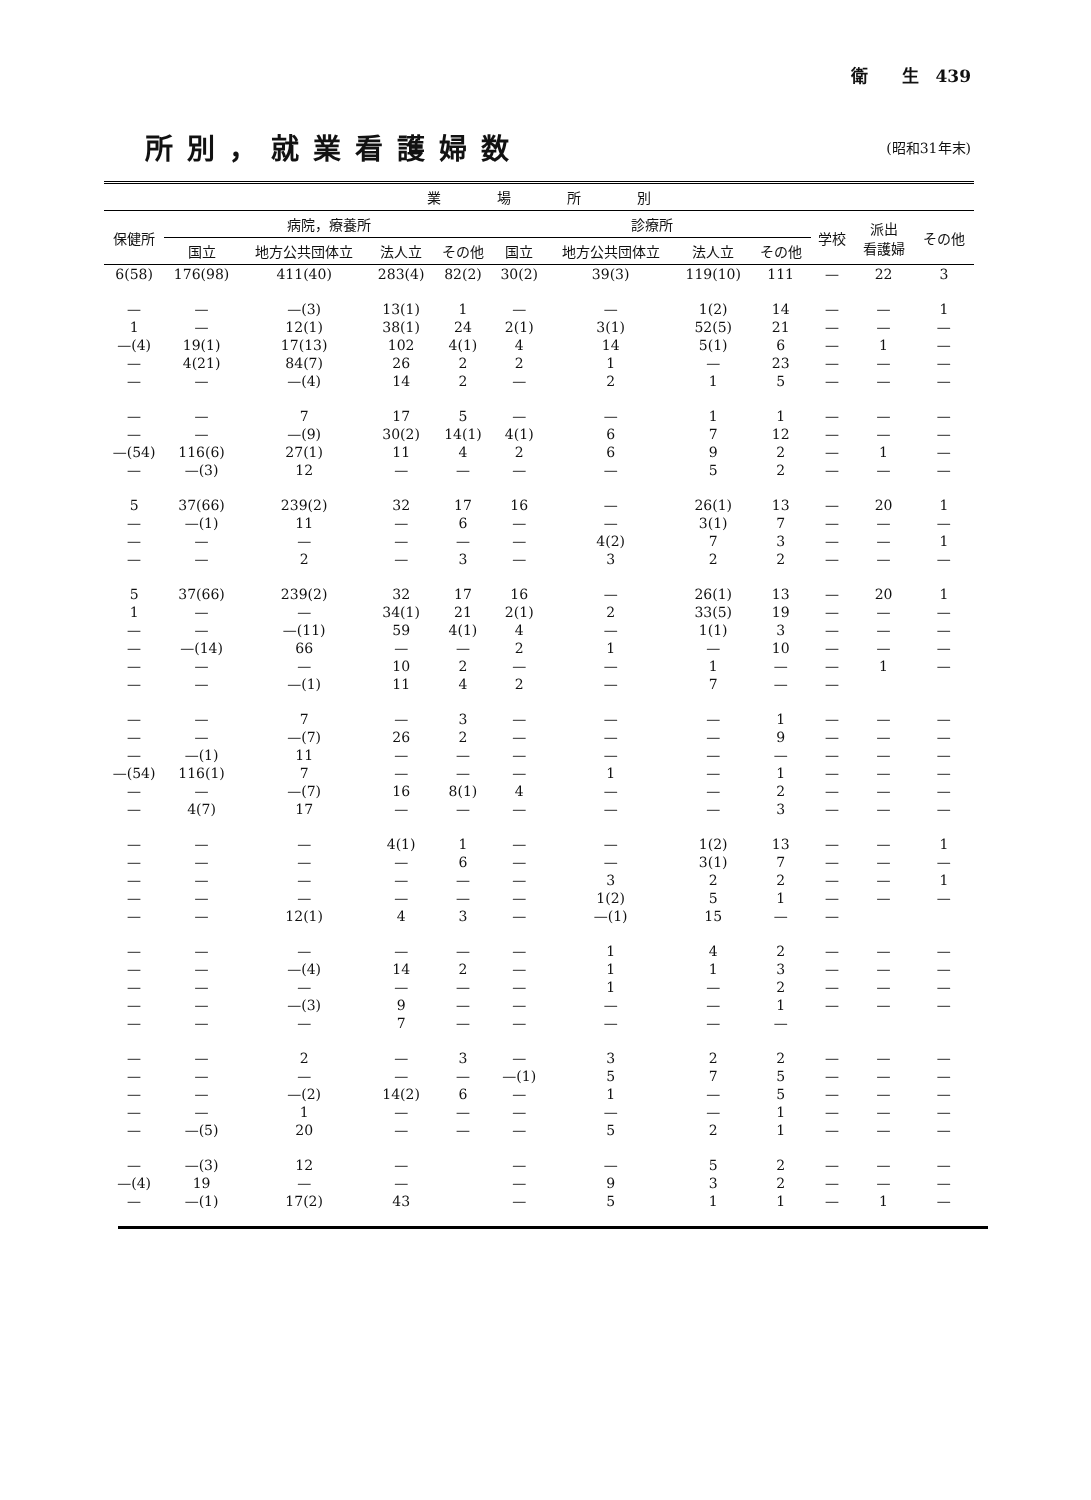衛　　生　439
所別，就業看護婦数
(昭和31年末)
| 業 場 所 別 | | | | | | | | | | | |
| --- | --- | --- | --- | --- | --- | --- | --- | --- | --- | --- | --- |
| 保健所 | 病院，療養所 | | | | 診療所 | | | | 学校 | 派出 看護婦 | その他 |
| | 国立 | 地方公共団体立 | 法人立 | その他 | 国立 | 地方公共団体立 | 法人立 | その他 | | | |
| 6(58) | 176(98) | 411(40) | 283(4) | 82(2) | 30(2) | 39(3) | 119(10) | 111 | — | 22 | 3 |
| — | — | —(3) | 13(1) | 1 | — | — | 1(2) | 14 | — | — | 1 |
| 1 | — | 12(1) | 38(1) | 24 | 2(1) | 3(1) | 52(5) | 21 | — | — | — |
| —(4) | 19(1) | 17(13) | 102 | 4(1) | 4 | 14 | 5(1) | 6 | — | 1 | — |
| — | 4(21) | 84(7) | 26 | 2 | 2 | 1 | — | 23 | — | — | — |
| — | — | —(4) | 14 | 2 | — | 2 | 1 | 5 | — | — | — |
| — | — | 7 | 17 | 5 | — | — | 1 | 1 | — | — | — |
| — | — | —(9) | 30(2) | 14(1) | 4(1) | 6 | 7 | 12 | — | — | — |
| —(54) | 116(6) | 27(1) | 11 | 4 | 2 | 6 | 9 | 2 | — | 1 | — |
| — | —(3) | 12 | — | — | — | — | 5 | 2 | — | — | — |
| 5 | 37(66) | 239(2) | 32 | 17 | 16 | — | 26(1) | 13 | — | 20 | 1 |
| — | —(1) | 11 | — | 6 | — | — | 3(1) | 7 | — | — | — |
| — | — | — | — | — | — | 4(2) | 7 | 3 | — | — | 1 |
| — | — | 2 | — | 3 | — | 3 | 2 | 2 | — | — | — |
| 5 | 37(66) | 239(2) | 32 | 17 | 16 | — | 26(1) | 13 | — | 20 | 1 |
| 1 | — | — | 34(1) | 21 | 2(1) | 2 | 33(5) | 19 | — | — | — |
| — | — | —(11) | 59 | 4(1) | 4 | — | 1(1) | 3 | — | — | — |
| — | —(14) | 66 | — | — | 2 | 1 | — | 10 | — | — | — |
| — | — | — | 10 | 2 | — | — | 1 | — | — | 1 | — |
| — | — | —(1) | 11 | 4 | 2 | — | 7 | — | — | | |
| — | — | 7 | — | 3 | — | — | — | 1 | — | — | — |
| — | — | —(7) | 26 | 2 | — | — | — | 9 | — | — | — |
| — | —(1) | 11 | — | — | — | — | — | — | — | — | — |
| —(54) | 116(1) | 7 | — | — | — | 1 | — | 1 | — | — | — |
| — | — | —(7) | 16 | 8(1) | 4 | — | — | 2 | — | — | — |
| — | 4(7) | 17 | — | — | — | — | — | 3 | — | — | — |
| — | — | — | 4(1) | 1 | — | — | 1(2) | 13 | — | — | 1 |
| — | — | — | — | 6 | — | — | 3(1) | 7 | — | — | — |
| — | — | — | — | — | — | 3 | 2 | 2 | — | — | 1 |
| — | — | — | — | — | — | 1(2) | 5 | 1 | — | — | — |
| — | — | 12(1) | 4 | 3 | — | —(1) | 15 | — | — | | |
| — | — | — | — | — | — | 1 | 4 | 2 | — | — | — |
| — | — | —(4) | 14 | 2 | — | 1 | 1 | 3 | — | — | — |
| — | — | — | — | — | — | 1 | — | 2 | — | — | — |
| — | — | —(3) | 9 | — | — | — | — | 1 | — | — | — |
| — | — | — | 7 | — | — | — | — | — | | | |
| — | — | 2 | — | 3 | — | 3 | 2 | 2 | — | — | — |
| — | — | — | — | — | —(1) | 5 | 7 | 5 | — | — | — |
| — | — | —(2) | 14(2) | 6 | — | 1 | — | 5 | — | — | — |
| — | — | 1 | — | — | — | — | — | 1 | — | — | — |
| — | —(5) | 20 | — | — | — | 5 | 2 | 1 | — | — | — |
| — | —(3) | 12 | — | | — | — | 5 | 2 | — | — | — |
| —(4) | 19 | — | — | | — | 9 | 3 | 2 | — | — | — |
| — | —(1) | 17(2) | 43 | | — | 5 | 1 | 1 | — | 1 | — |